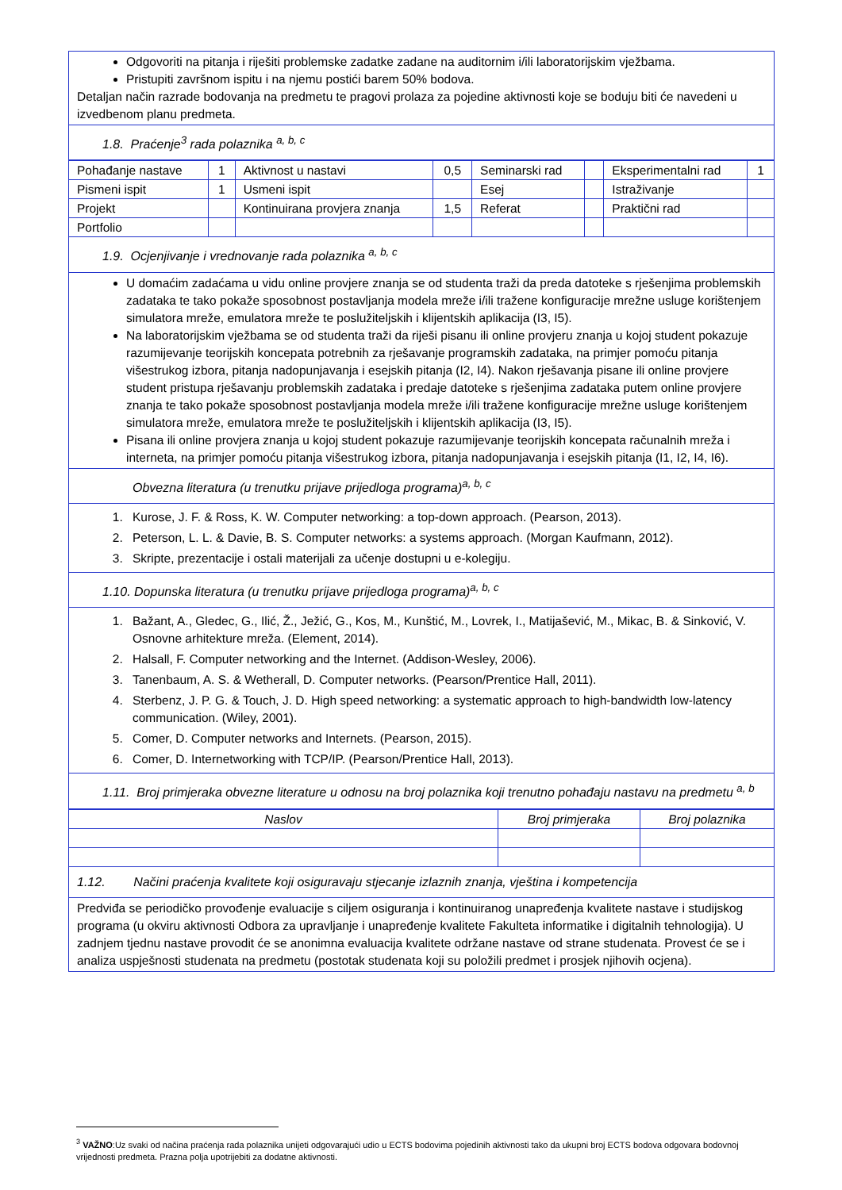Odgovoriti na pitanja i riješiti problemske zadatke zadane na auditornim i/ili laboratorijskim vježbama.
Pristupiti završnom ispitu i na njemu postići barem 50% bodova.
Detaljan način razrade bodovanja na predmetu te pragovi prolaza za pojedine aktivnosti koje se boduju biti će navedeni u izvedbenom planu predmeta.
1.8. Praćenje<sup>3</sup> rada polaznika <sup>a, b, c</sup>
| Pohađanje nastave | 1 | Aktivnost u nastavi | 0,5 | Seminarski rad | | Eksperimentalni rad | 1 |
| Pismeni ispit | 1 | Usmeni ispit | | Esej | | Istraživanje | |
| Projekt | | Kontinuirana provjera znanja | 1,5 | Referat | | Praktični rad | |
| Portfolio | | | | | | | |
1.9. Ocjenjivanje i vrednovanje rada polaznika <sup>a, b, c</sup>
U domaćim zadaćama u vidu online provjere znanja se od studenta traži da preda datoteke s rješenjima problemskih zadataka te tako pokaže sposobnost postavljanja modela mreže i/ili tražene konfiguracije mrežne usluge korištenjem simulatora mreže, emulatora mreže te poslužiteljskih i klijentskih aplikacija (I3, I5).
Na laboratorijskim vježbama se od studenta traži da riješi pisanu ili online provjeru znanja u kojoj student pokazuje razumijevanje teorijskih koncepata potrebnih za rješavanje programskih zadataka, na primjer pomoću pitanja višestrukog izbora, pitanja nadopunjavanja i esejskih pitanja (I2, I4). Nakon rješavanja pisane ili online provjere student pristupa rješavanju problemskih zadataka i predaje datoteke s rješenjima zadataka putem online provjere znanja te tako pokaže sposobnost postavljanja modela mreže i/ili tražene konfiguracije mrežne usluge korištenjem simulatora mreže, emulatora mreže te poslužiteljskih i klijentskih aplikacija (I3, I5).
Pisana ili online provjera znanja u kojoj student pokazuje razumijevanje teorijskih koncepata računalnih mreža i interneta, na primjer pomoću pitanja višestrukog izbora, pitanja nadopunjavanja i esejskih pitanja (I1, I2, I4, I6).
Obvezna literatura (u trenutku prijave prijedloga programa)<sup>a, b, c</sup>
1. Kurose, J. F. & Ross, K. W. Computer networking: a top-down approach. (Pearson, 2013).
2. Peterson, L. L. & Davie, B. S. Computer networks: a systems approach. (Morgan Kaufmann, 2012).
3. Skripte, prezentacije i ostali materijali za učenje dostupni u e-kolegiju.
1.10. Dopunska literatura (u trenutku prijave prijedloga programa)<sup>a, b, c</sup>
1. Bažant, A., Gledec, G., Ilić, Ž., Ježić, G., Kos, M., Kunštić, M., Lovrek, I., Matijašević, M., Mikac, B. & Sinković, V. Osnovne arhitekture mreža. (Element, 2014).
2. Halsall, F. Computer networking and the Internet. (Addison-Wesley, 2006).
3. Tanenbaum, A. S. & Wetherall, D. Computer networks. (Pearson/Prentice Hall, 2011).
4. Sterbenz, J. P. G. & Touch, J. D. High speed networking: a systematic approach to high-bandwidth low-latency communication. (Wiley, 2001).
5. Comer, D. Computer networks and Internets. (Pearson, 2015).
6. Comer, D. Internetworking with TCP/IP. (Pearson/Prentice Hall, 2013).
1.11. Broj primjeraka obvezne literature u odnosu na broj polaznika koji trenutno pohađaju nastavu na predmetu <sup>a, b</sup>
| Naslov | Broj primjeraka | Broj polaznika |
| --- | --- | --- |
1.12. Načini praćenja kvalitete koji osiguravaju stjecanje izlaznih znanja, vještina i kompetencija
Predviđa se periodičko provođenje evaluacije s ciljem osiguranja i kontinuiranog unapređenja kvalitete nastave i studijskog programa (u okviru aktivnosti Odbora za upravljanje i unapređenje kvalitete Fakulteta informatike i digitalnih tehnologija). U zadnjem tjednu nastave provodit će se anonimna evaluacija kvalitete održane nastave od strane studenata. Provest će se i analiza uspješnosti studenata na predmetu (postotak studenata koji su položili predmet i prosjek njihovih ocjena).
<sup>3</sup> VAŽNO:Uz svaki od načina praćenja rada polaznika unijeti odgovarajući udio u ECTS bodovima pojedinih aktivnosti tako da ukupni broj ECTS bodova odgovara bodovnoj vrijednosti predmeta. Prazna polja upotrijebiti za dodatne aktivnosti.